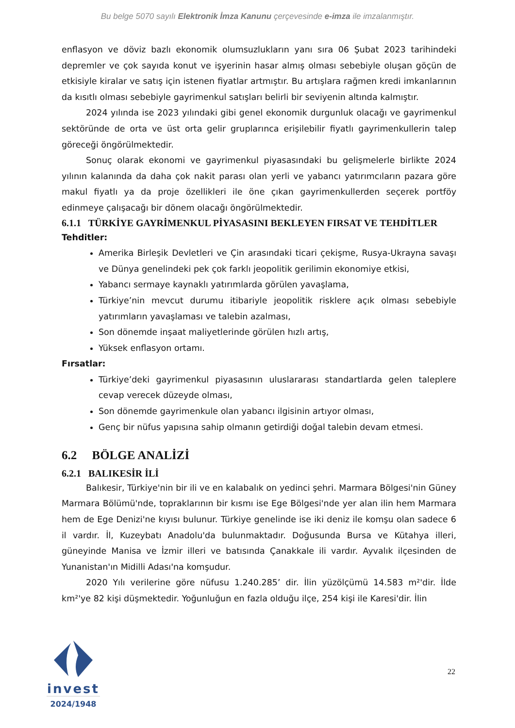Bu belge 5070 sayılı Elektronik İmza Kanunu çerçevesinde e-imza ile imzalanmıştır.
enflasyon ve döviz bazlı ekonomik olumsuzlukların yanı sıra 06 Şubat 2023 tarihindeki depremler ve çok sayıda konut ve işyerinin hasar almış olması sebebiyle oluşan göçün de etkisiyle kiralar ve satış için istenen fiyatlar artmıştır. Bu artışlara rağmen kredi imkanlarının da kısıtlı olması sebebiyle gayrimenkul satışları belirli bir seviyenin altında kalmıştır.
2024 yılında ise 2023 yılındaki gibi genel ekonomik durgunluk olacağı ve gayrimenkul sektöründe de orta ve üst orta gelir gruplarınca erişilebilir fiyatlı gayrimenkullerin talep göreceği öngörülmektedir.
Sonuç olarak ekonomi ve gayrimenkul piyasasındaki bu gelişmelerle birlikte 2024 yılının kalanında da daha çok nakit parası olan yerli ve yabancı yatırımcıların pazara göre makul fiyatlı ya da proje özellikleri ile öne çıkan gayrimenkullerden seçerek portföy edinmeye çalışacağı bir dönem olacağı öngörülmektedir.
6.1.1 TÜRKİYE GAYRİMENKUL PİYASASINI BEKLEYEN FIRSAT VE TEHDİTLER
Tehditler:
Amerika Birleşik Devletleri ve Çin arasındaki ticari çekişme, Rusya-Ukrayna savaşı ve Dünya genelindeki pek çok farklı jeopolitik gerilimin ekonomiye etkisi,
Yabancı sermaye kaynaklı yatırımlarda görülen yavaşlama,
Türkiye’nin mevcut durumu itibariyle jeopolitik risklere açık olması sebebiyle yatırımların yavaşlaması ve talebin azalması,
Son dönemde inşaat maliyetlerinde görülen hızlı artış,
Yüksek enflasyon ortamı.
Fırsatlar:
Türkiye’deki gayrimenkul piyasasının uluslararası standartlarda gelen taleplere cevap verecek düzeyde olması,
Son dönemde gayrimenkule olan yabancı ilgisinin artıyor olması,
Genç bir nüfus yapısına sahip olmanın getirdiği doğal talebin devam etmesi.
6.2 BÖLGE ANALİZİ
6.2.1 BALIKESİR İLİ
Balıkesir, Türkiye'nin bir ili ve en kalabalık on yedinci şehri. Marmara Bölgesi'nin Güney Marmara Bölümü'nde, topraklarının bir kısmı ise Ege Bölgesi'nde yer alan ilin hem Marmara hem de Ege Denizi'ne kıyısı bulunur. Türkiye genelinde ise iki deniz ile komşu olan sadece 6 il vardır. İl, Kuzeybatı Anadolu'da bulunmaktadır. Doğusunda Bursa ve Kütahya illeri, güneyinde Manisa ve İzmir illeri ve batısında Çanakkale ili vardır. Ayvalık ilçesinden de Yunanistan'ın Midilli Adası'na komşudur.
2020 Yılı verilerine göre nüfusu 1.240.285’ dir. İlin yüzölçümü 14.583 m²'dir. İlde km²'ye 82 kişi düşmektedir. Yoğunluğun en fazla olduğu ilçe, 254 kişi ile Karesi'dir. İlin
invest
2024/1948
22